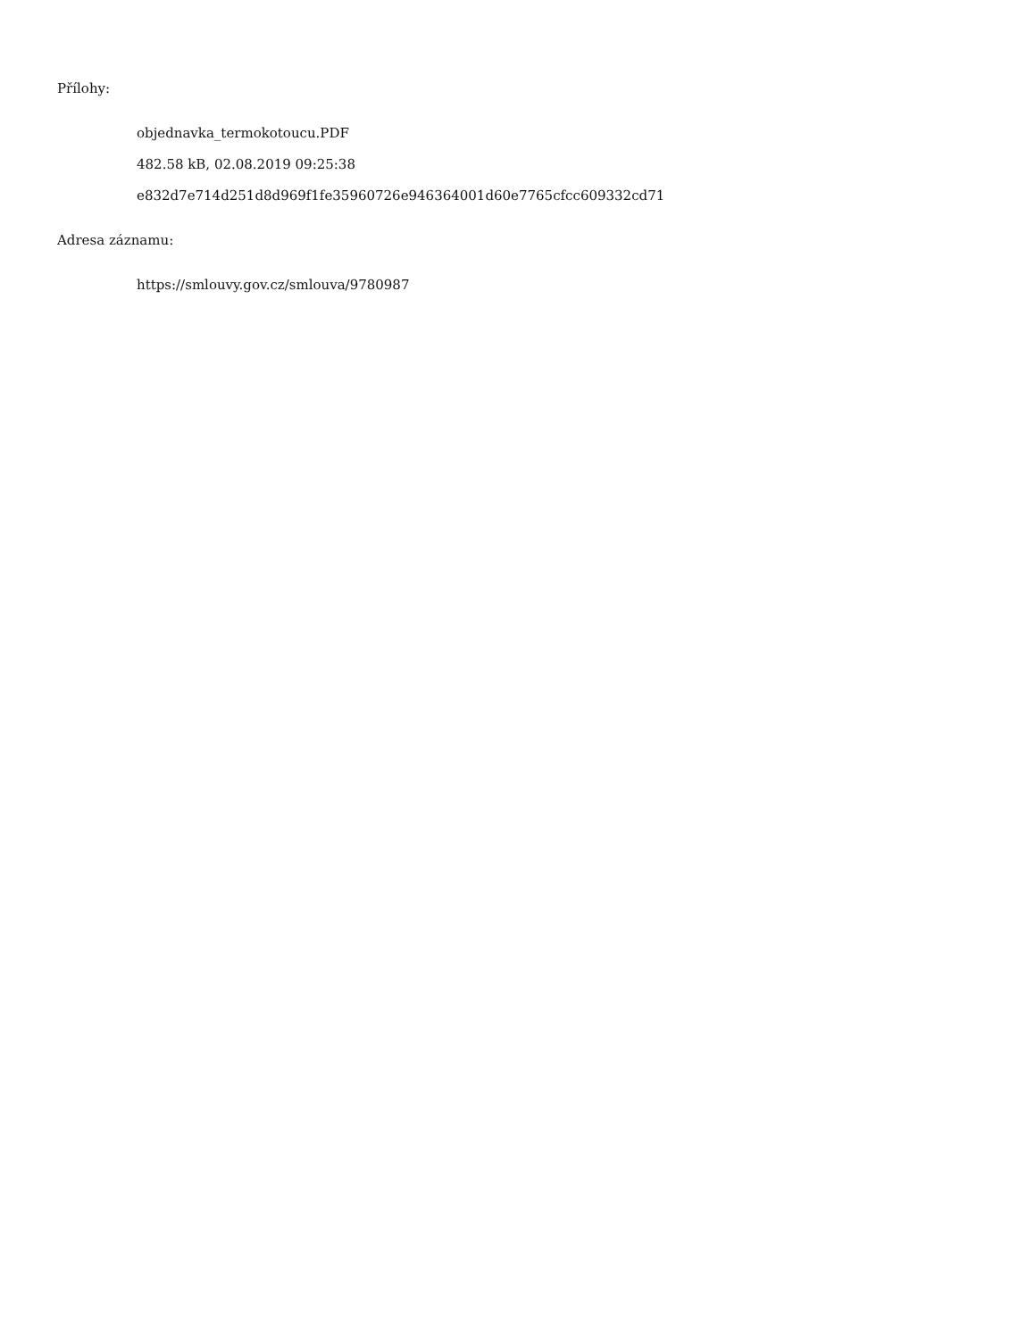Přílohy:
objednavka_termokotoucu.PDF
482.58 kB, 02.08.2019 09:25:38
e832d7e714d251d8d969f1fe35960726e946364001d60e7765cfcc609332cd71
Adresa záznamu:
https://smlouvy.gov.cz/smlouva/9780987